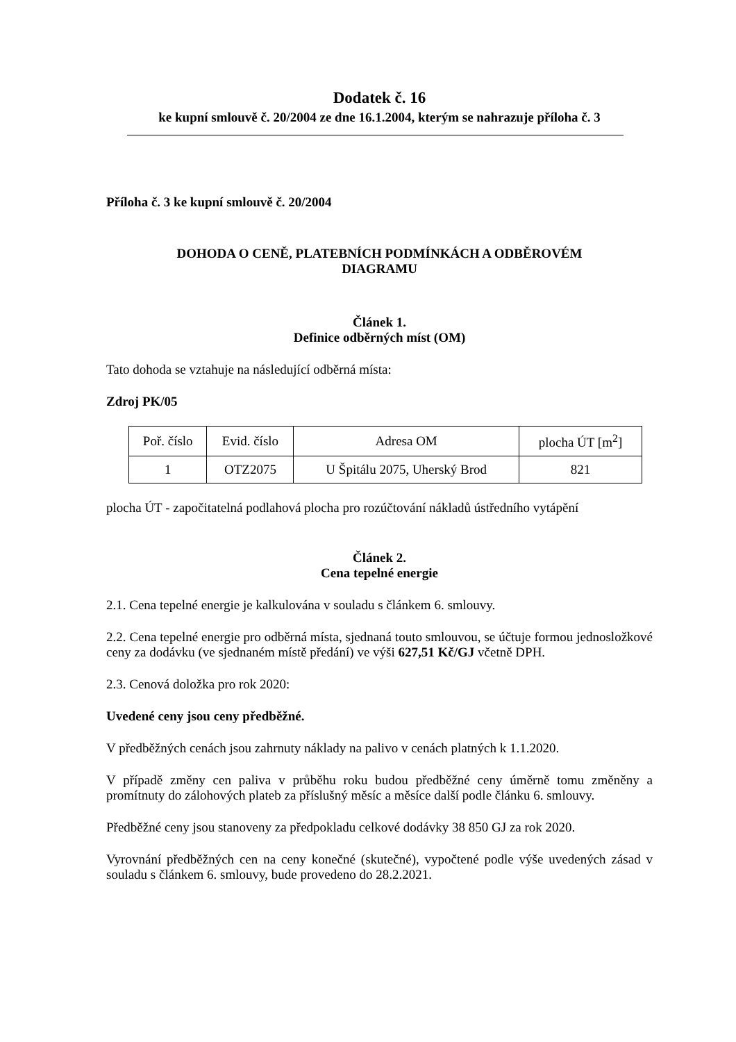Dodatek č. 16
ke kupní smlouvě č. 20/2004 ze dne 16.1.2004, kterým se nahrazuje příloha č. 3
Příloha č. 3 ke kupní smlouvě č. 20/2004
DOHODA O CENĚ, PLATEBNÍCH PODMÍNKÁCH A ODBĚROVÉM
DIAGRAMU
Článek 1.
Definice odběrných míst (OM)
Tato dohoda se vztahuje na následující odběrná místa:
Zdroj PK/05
| Poř. číslo | Evid. číslo | Adresa OM | plocha ÚT [m<sup>2</sup>] |
| --- | --- | --- | --- |
| 1 | OTZ2075 | U Špitálu 2075, Uherský Brod | 821 |
plocha ÚT - započitatelná podlahová plocha pro rozúčtování nákladů ústředního vytápění
Článek 2.
Cena tepelné energie
2.1. Cena tepelné energie je kalkulována v souladu s článkem 6. smlouvy.
2.2. Cena tepelné energie pro odběrná místa, sjednaná touto smlouvou, se účtuje formou jednosložkové ceny za dodávku (ve sjednaném místě předání) ve výši 627,51 Kč/GJ včetně DPH.
2.3. Cenová doložka pro rok 2020:
Uvedené ceny jsou ceny předběžné.
V předběžných cenách jsou zahrnuty náklady na palivo v cenách platných k 1.1.2020.
V případě změny cen paliva v průběhu roku budou předběžné ceny úměrně tomu změněny a promítnuty do zálohových plateb za příslušný měsíc a měsíce další podle článku 6. smlouvy.
Předběžné ceny jsou stanoveny za předpokladu celkové dodávky 38 850 GJ za rok 2020.
Vyrovnání předběžných cen na ceny konečné (skutečné), vypočtené podle výše uvedených zásad v souladu s článkem 6. smlouvy, bude provedeno do 28.2.2021.